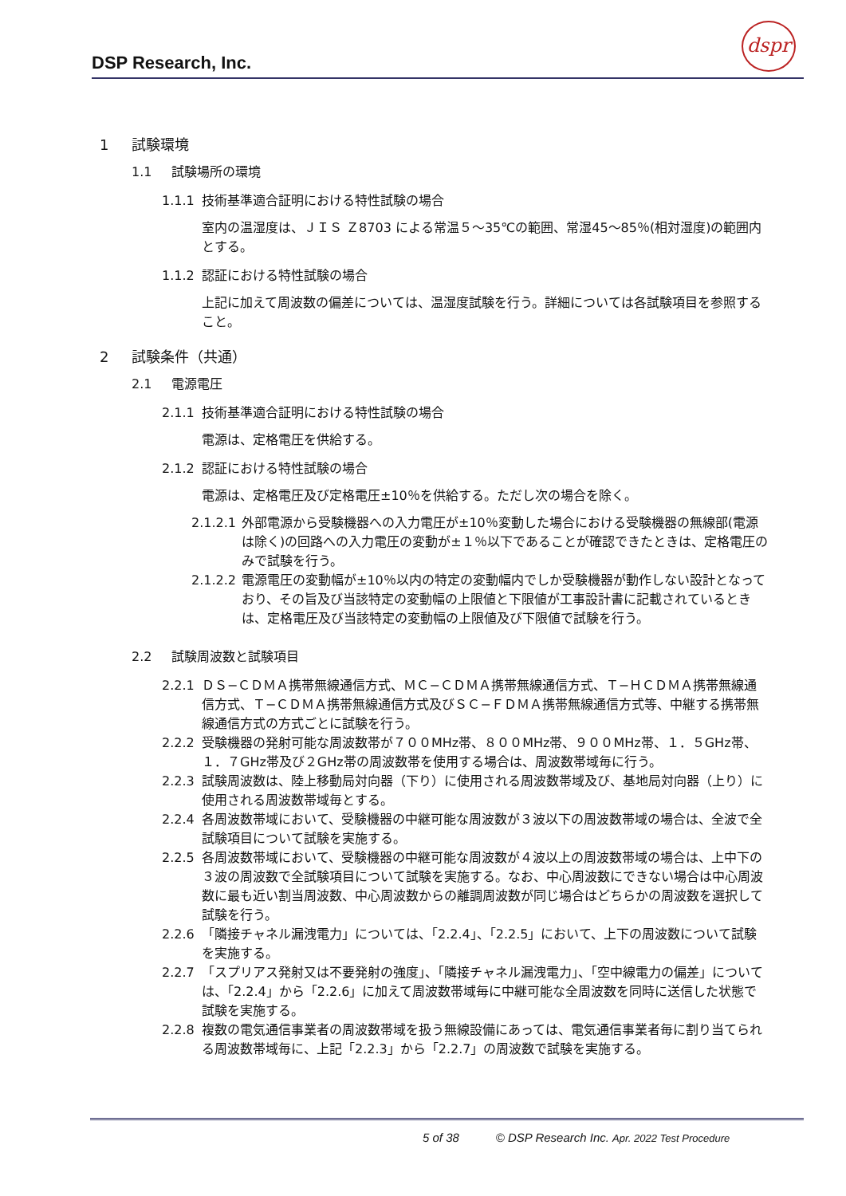DSP Research, Inc.
dspr
1 試験環境
1.1 試験場所の環境
1.1.1 技術基準適合証明における特性試験の場合
室内の温湿度は、ＪＩＳ Ｚ8703 による常温５～35℃の範囲、常湿45～85％(相対湿度)の範囲内とする。
1.1.2 認証における特性試験の場合
上記に加えて周波数の偏差については、温湿度試験を行う。詳細については各試験項目を参照すること。
2 試験条件（共通）
2.1 電源電圧
2.1.1 技術基準適合証明における特性試験の場合
電源は、定格電圧を供給する。
2.1.2 認証における特性試験の場合
電源は、定格電圧及び定格電圧±10％を供給する。ただし次の場合を除く。
2.1.2.1 外部電源から受験機器への入力電圧が±10％変動した場合における受験機器の無線部(電源は除く)の回路への入力電圧の変動が±１％以下であることが確認できたときは、定格電圧のみで試験を行う。
2.1.2.2 電源電圧の変動幅が±10％以内の特定の変動幅内でしか受験機器が動作しない設計となっており、その旨及び当該特定の変動幅の上限値と下限値が工事設計書に記載されているときは、定格電圧及び当該特定の変動幅の上限値及び下限値で試験を行う。
2.2 試験周波数と試験項目
2.2.1 ＤＳ−ＣＤＭＡ携帯無線通信方式、ＭＣ−ＣＤＭＡ携帯無線通信方式、Ｔ−ＨＣＤＭＡ携帯無線通信方式、Ｔ−ＣＤＭＡ携帯無線通信方式及びＳＣ−ＦＤＭＡ携帯無線通信方式等、中継する携帯無線通信方式の方式ごとに試験を行う。
2.2.2 受験機器の発射可能な周波数帯が７００MHz帯、８００MHz帯、９００MHz帯、１．５GHz帯、１．７GHz帯及び２GHz帯の周波数帯を使用する場合は、周波数帯域毎に行う。
2.2.3 試験周波数は、陸上移動局対向器（下り）に使用される周波数帯域及び、基地局対向器（上り）に使用される周波数帯域毎とする。
2.2.4 各周波数帯域において、受験機器の中継可能な周波数が３波以下の周波数帯域の場合は、全波で全試験項目について試験を実施する。
2.2.5 各周波数帯域において、受験機器の中継可能な周波数が４波以上の周波数帯域の場合は、上中下の３波の周波数で全試験項目について試験を実施する。なお、中心周波数にできない場合は中心周波数に最も近い割当周波数、中心周波数からの離調周波数が同じ場合はどちらかの周波数を選択して試験を行う。
2.2.6 「隣接チャネル漏洩電力」については、「2.2.4」、「2.2.5」において、上下の周波数について試験を実施する。
2.2.7 「スプリアス発射又は不要発射の強度」、「隣接チャネル漏洩電力」、「空中線電力の偏差」については、「2.2.4」から「2.2.6」に加えて周波数帯域毎に中継可能な全周波数を同時に送信した状態で試験を実施する。
2.2.8 複数の電気通信事業者の周波数帯域を扱う無線設備にあっては、電気通信事業者毎に割り当てられる周波数帯域毎に、上記「2.2.3」から「2.2.7」の周波数で試験を実施する。
5 of 38 © DSP Research Inc. Apr. 2022 Test Procedure